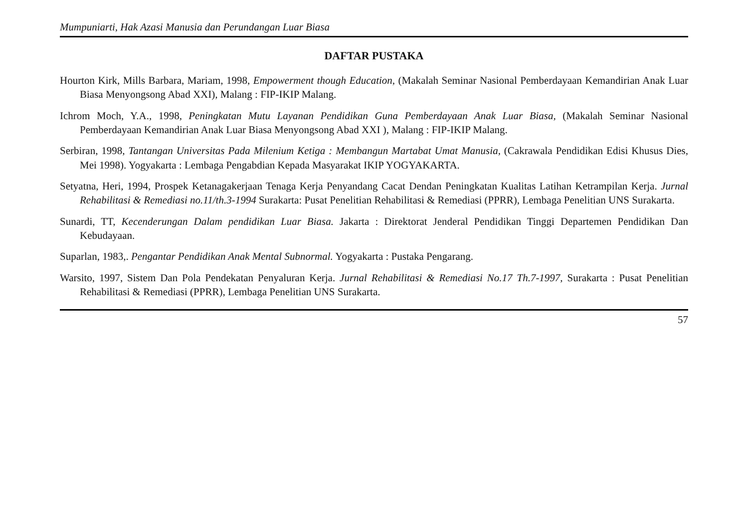Mumpuniarti, Hak Azasi Manusia dan Perundangan Luar Biasa
DAFTAR PUSTAKA
Hourton Kirk, Mills Barbara, Mariam, 1998, Empowerment though Education, (Makalah Seminar Nasional Pemberdayaan Kemandirian Anak Luar Biasa Menyongsong Abad XXI), Malang : FIP-IKIP Malang.
Ichrom Moch, Y.A., 1998, Peningkatan Mutu Layanan Pendidikan Guna Pemberdayaan Anak Luar Biasa, (Makalah Seminar Nasional Pemberdayaan Kemandirian Anak Luar Biasa Menyongsong Abad XXI ), Malang : FIP-IKIP Malang.
Serbiran, 1998, Tantangan Universitas Pada Milenium Ketiga : Membangun Martabat Umat Manusia, (Cakrawala Pendidikan Edisi Khusus Dies, Mei 1998). Yogyakarta : Lembaga Pengabdian Kepada Masyarakat IKIP YOGYAKARTA.
Setyatna, Heri, 1994, Prospek Ketanagakerjaan Tenaga Kerja Penyandang Cacat Dendan Peningkatan Kualitas Latihan Ketrampilan Kerja. Jurnal Rehabilitasi & Remediasi no.11/th.3-1994 Surakarta: Pusat Penelitian Rehabilitasi & Remediasi (PPRR), Lembaga Penelitian UNS Surakarta.
Sunardi, TT, Kecenderungan Dalam pendidikan Luar Biasa. Jakarta : Direktorat Jenderal Pendidikan Tinggi Departemen Pendidikan Dan Kebudayaan.
Suparlan, 1983,. Pengantar Pendidikan Anak Mental Subnormal. Yogyakarta : Pustaka Pengarang.
Warsito, 1997, Sistem Dan Pola Pendekatan Penyaluran Kerja. Jurnal Rehabilitasi & Remediasi No.17 Th.7-1997, Surakarta : Pusat Penelitian Rehabilitasi & Remediasi (PPRR), Lembaga Penelitian UNS Surakarta.
57